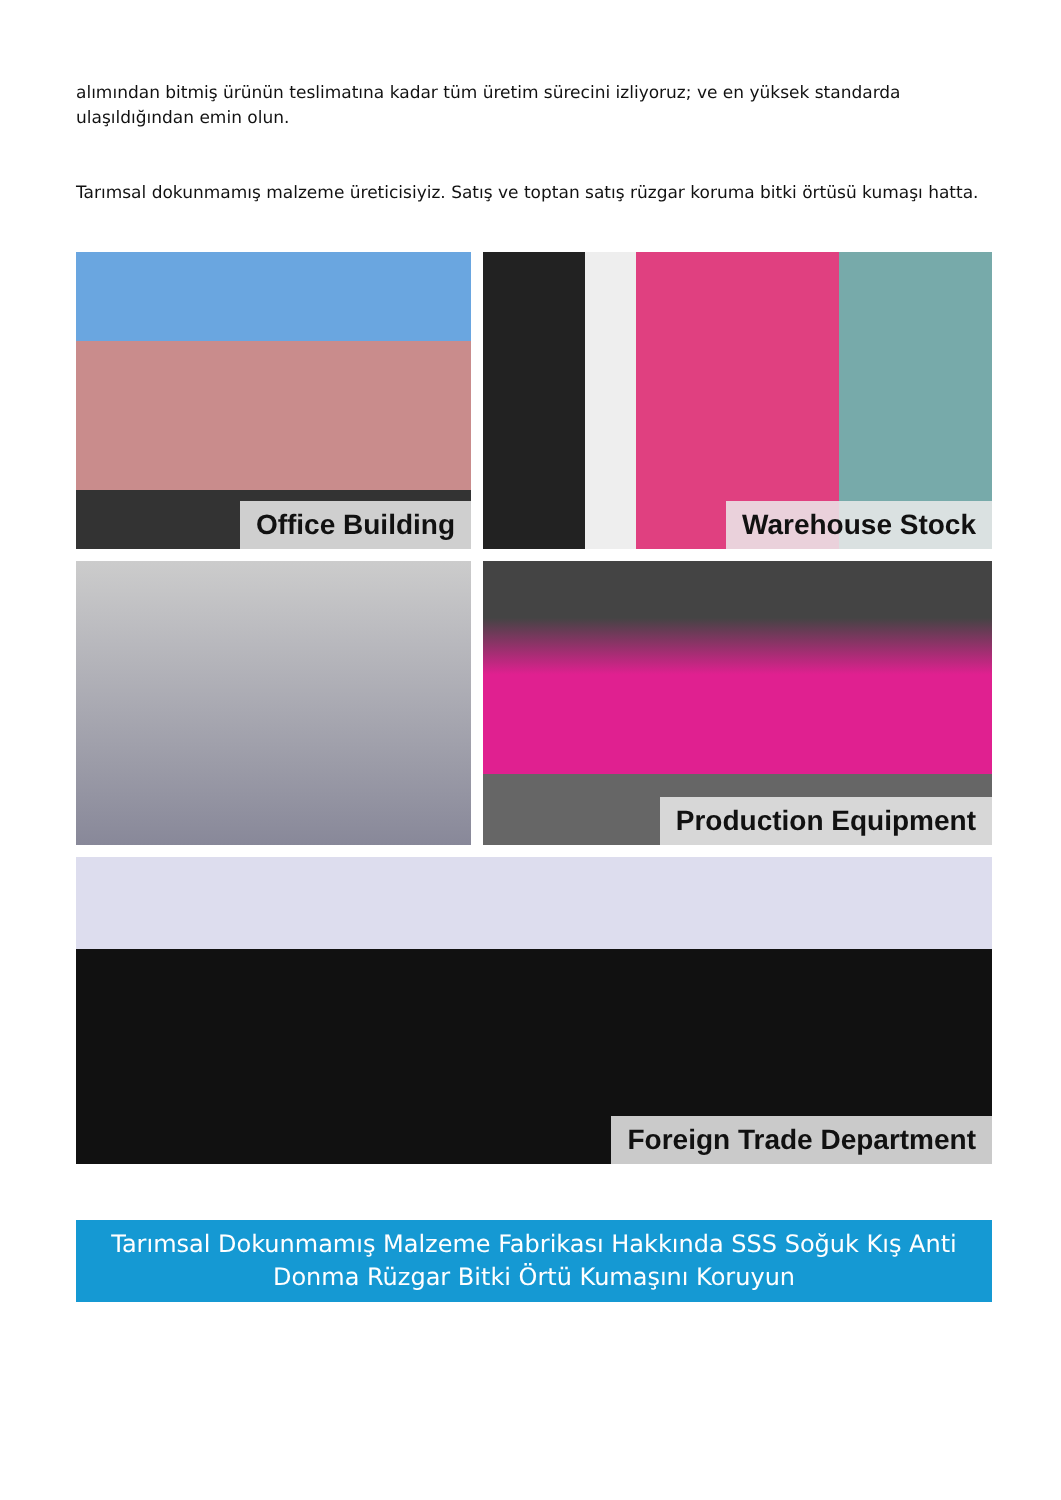alımından bitmiş ürünün teslimatına kadar tüm üretim sürecini izliyoruz; ve en yüksek standarda ulaşıldığından emin olun.
Tarımsal dokunmamış malzeme üreticisiyiz. Satış ve toptan satış rüzgar koruma bitki örtüsü kumaşı hatta.
Office Building Warehouse Stock
Production Equipment
Foreign Trade Department
Tarımsal Dokunmamış Malzeme Fabrikası Hakkında SSS Soğuk Kış Anti Donma Rüzgar Bitki Örtü Kumaşını Koruyun